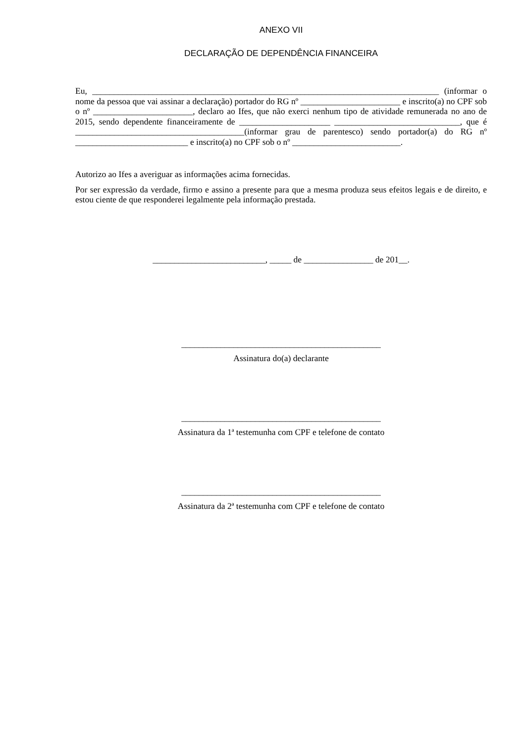ANEXO VII
DECLARAÇÃO DE DEPENDÊNCIA FINANCEIRA
Eu, ________________________________________________________________________________ (informar o nome da pessoa que vai assinar a declaração) portador do RG nº _______________________ e inscrito(a) no CPF sob o nº _______________________, declaro ao Ifes, que não exerci nenhum tipo de atividade remunerada no ano de 2015, sendo dependente financeiramente de _____________________ _____________________________, que é _______________________________________(informar grau de parentesco) sendo portador(a) do RG nº __________________________ e inscrito(a) no CPF sob o nº _________________________.
Autorizo ao Ifes a averiguar as informações acima fornecidas.
Por ser expressão da verdade, firmo e assino a presente para que a mesma produza seus efeitos legais e de direito, e estou ciente de que responderei legalmente pela informação prestada.
__________________________, _____ de ________________ de 201__.
______________________________________________
Assinatura do(a) declarante
______________________________________________
Assinatura da 1ª testemunha com CPF e telefone de contato
______________________________________________
Assinatura da 2ª testemunha com CPF e telefone de contato